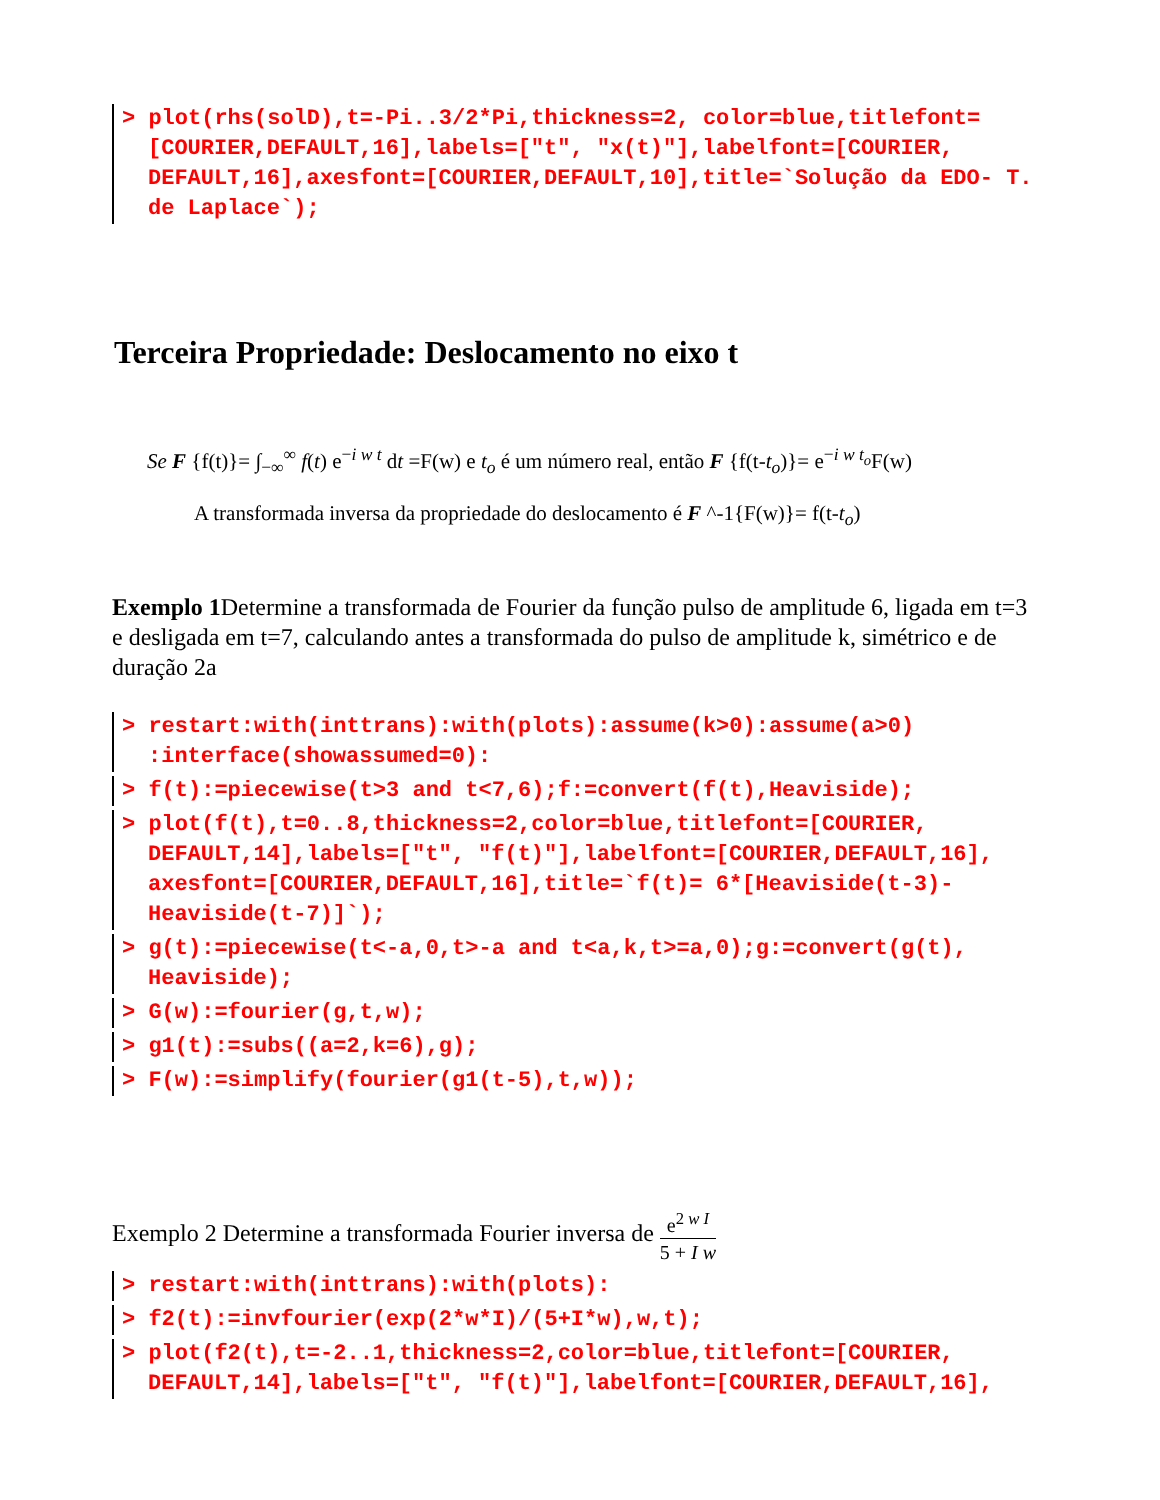> plot(rhs(solD),t=-Pi..3/2*Pi,thickness=2, color=blue,titlefont=[COURIER,DEFAULT,16],labels=["t", "x(t)"],labelfont=[COURIER, DEFAULT,16],axesfont=[COURIER,DEFAULT,10],title=`Solução da EDO- T. de Laplace`);
Terceira Propriedade: Deslocamento no eixo t
Se F {f(t)}= ∫<sub>−∞</sub><sup>∞</sup> f(t) e<sup>−i w t</sup> dt =F(w) e t<sub>o</sub> é um número real, então F {f(t-t<sub>o</sub>)}= e<sup>−i w t<sub>o</sub></sup>F(w)
A transformada inversa da propriedade do deslocamento é F ^-1{F(w)}= f(t-t<sub>o</sub>)
Exemplo 1 Determine a transformada de Fourier da função pulso de amplitude 6, ligada em t=3 e desligada em t=7, calculando antes a transformada do pulso de amplitude k, simétrico e de duração 2a
> restart:with(inttrans):with(plots):assume(k>0):assume(a>0) :interface(showassumed=0):
> f(t):=piecewise(t>3 and t<7,6);f:=convert(f(t),Heaviside);
> plot(f(t),t=0..8,thickness=2,color=blue,titlefont=[COURIER, DEFAULT,14],labels=["t", "f(t)"],labelfont=[COURIER,DEFAULT,16], axesfont=[COURIER,DEFAULT,16],title=`f(t)= 6*[Heaviside(t-3)- Heaviside(t-7)]`);
> g(t):=piecewise(t<-a,0,t>-a and t<a,k,t>=a,0);g:=convert(g(t), Heaviside);
> G(w):=fourier(g,t,w);
> g1(t):=subs((a=2,k=6),g);
> F(w):=simplify(fourier(g1(t-5),t,w));
Exemplo 2 Determine a transformada Fourier inversa de e<sup>2 w I</sup> 5 + I w
> restart:with(inttrans):with(plots):
> f2(t):=invfourier(exp(2*w*I)/(5+I*w),w,t);
> plot(f2(t),t=-2..1,thickness=2,color=blue,titlefont=[COURIER, DEFAULT,14],labels=["t", "f(t)"],labelfont=[COURIER,DEFAULT,16],